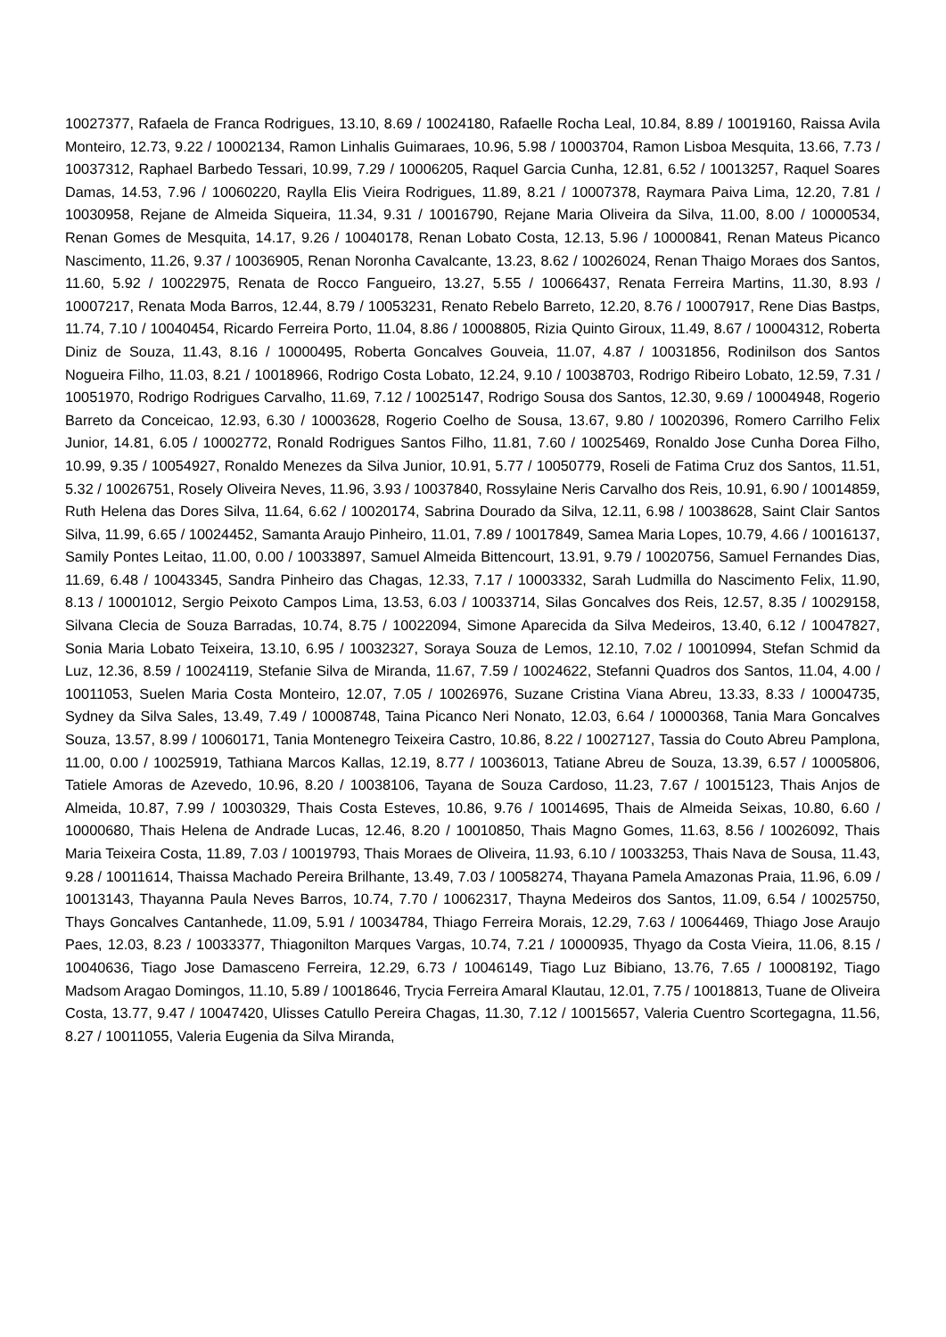10027377, Rafaela de Franca Rodrigues, 13.10, 8.69 / 10024180, Rafaelle Rocha Leal, 10.84, 8.89 / 10019160, Raissa Avila Monteiro, 12.73, 9.22 / 10002134, Ramon Linhalis Guimaraes, 10.96, 5.98 / 10003704, Ramon Lisboa Mesquita, 13.66, 7.73 / 10037312, Raphael Barbedo Tessari, 10.99, 7.29 / 10006205, Raquel Garcia Cunha, 12.81, 6.52 / 10013257, Raquel Soares Damas, 14.53, 7.96 / 10060220, Raylla Elis Vieira Rodrigues, 11.89, 8.21 / 10007378, Raymara Paiva Lima, 12.20, 7.81 / 10030958, Rejane de Almeida Siqueira, 11.34, 9.31 / 10016790, Rejane Maria Oliveira da Silva, 11.00, 8.00 / 10000534, Renan Gomes de Mesquita, 14.17, 9.26 / 10040178, Renan Lobato Costa, 12.13, 5.96 / 10000841, Renan Mateus Picanco Nascimento, 11.26, 9.37 / 10036905, Renan Noronha Cavalcante, 13.23, 8.62 / 10026024, Renan Thaigo Moraes dos Santos, 11.60, 5.92 / 10022975, Renata de Rocco Fangueiro, 13.27, 5.55 / 10066437, Renata Ferreira Martins, 11.30, 8.93 / 10007217, Renata Moda Barros, 12.44, 8.79 / 10053231, Renato Rebelo Barreto, 12.20, 8.76 / 10007917, Rene Dias Bastps, 11.74, 7.10 / 10040454, Ricardo Ferreira Porto, 11.04, 8.86 / 10008805, Rizia Quinto Giroux, 11.49, 8.67 / 10004312, Roberta Diniz de Souza, 11.43, 8.16 / 10000495, Roberta Goncalves Gouveia, 11.07, 4.87 / 10031856, Rodinilson dos Santos Nogueira Filho, 11.03, 8.21 / 10018966, Rodrigo Costa Lobato, 12.24, 9.10 / 10038703, Rodrigo Ribeiro Lobato, 12.59, 7.31 / 10051970, Rodrigo Rodrigues Carvalho, 11.69, 7.12 / 10025147, Rodrigo Sousa dos Santos, 12.30, 9.69 / 10004948, Rogerio Barreto da Conceicao, 12.93, 6.30 / 10003628, Rogerio Coelho de Sousa, 13.67, 9.80 / 10020396, Romero Carrilho Felix Junior, 14.81, 6.05 / 10002772, Ronald Rodrigues Santos Filho, 11.81, 7.60 / 10025469, Ronaldo Jose Cunha Dorea Filho, 10.99, 9.35 / 10054927, Ronaldo Menezes da Silva Junior, 10.91, 5.77 / 10050779, Roseli de Fatima Cruz dos Santos, 11.51, 5.32 / 10026751, Rosely Oliveira Neves, 11.96, 3.93 / 10037840, Rossylaine Neris Carvalho dos Reis, 10.91, 6.90 / 10014859, Ruth Helena das Dores Silva, 11.64, 6.62 / 10020174, Sabrina Dourado da Silva, 12.11, 6.98 / 10038628, Saint Clair Santos Silva, 11.99, 6.65 / 10024452, Samanta Araujo Pinheiro, 11.01, 7.89 / 10017849, Samea Maria Lopes, 10.79, 4.66 / 10016137, Samily Pontes Leitao, 11.00, 0.00 / 10033897, Samuel Almeida Bittencourt, 13.91, 9.79 / 10020756, Samuel Fernandes Dias, 11.69, 6.48 / 10043345, Sandra Pinheiro das Chagas, 12.33, 7.17 / 10003332, Sarah Ludmilla do Nascimento Felix, 11.90, 8.13 / 10001012, Sergio Peixoto Campos Lima, 13.53, 6.03 / 10033714, Silas Goncalves dos Reis, 12.57, 8.35 / 10029158, Silvana Clecia de Souza Barradas, 10.74, 8.75 / 10022094, Simone Aparecida da Silva Medeiros, 13.40, 6.12 / 10047827, Sonia Maria Lobato Teixeira, 13.10, 6.95 / 10032327, Soraya Souza de Lemos, 12.10, 7.02 / 10010994, Stefan Schmid da Luz, 12.36, 8.59 / 10024119, Stefanie Silva de Miranda, 11.67, 7.59 / 10024622, Stefanni Quadros dos Santos, 11.04, 4.00 / 10011053, Suelen Maria Costa Monteiro, 12.07, 7.05 / 10026976, Suzane Cristina Viana Abreu, 13.33, 8.33 / 10004735, Sydney da Silva Sales, 13.49, 7.49 / 10008748, Taina Picanco Neri Nonato, 12.03, 6.64 / 10000368, Tania Mara Goncalves Souza, 13.57, 8.99 / 10060171, Tania Montenegro Teixeira Castro, 10.86, 8.22 / 10027127, Tassia do Couto Abreu Pamplona, 11.00, 0.00 / 10025919, Tathiana Marcos Kallas, 12.19, 8.77 / 10036013, Tatiane Abreu de Souza, 13.39, 6.57 / 10005806, Tatiele Amoras de Azevedo, 10.96, 8.20 / 10038106, Tayana de Souza Cardoso, 11.23, 7.67 / 10015123, Thais Anjos de Almeida, 10.87, 7.99 / 10030329, Thais Costa Esteves, 10.86, 9.76 / 10014695, Thais de Almeida Seixas, 10.80, 6.60 / 10000680, Thais Helena de Andrade Lucas, 12.46, 8.20 / 10010850, Thais Magno Gomes, 11.63, 8.56 / 10026092, Thais Maria Teixeira Costa, 11.89, 7.03 / 10019793, Thais Moraes de Oliveira, 11.93, 6.10 / 10033253, Thais Nava de Sousa, 11.43, 9.28 / 10011614, Thaissa Machado Pereira Brilhante, 13.49, 7.03 / 10058274, Thayana Pamela Amazonas Praia, 11.96, 6.09 / 10013143, Thayanna Paula Neves Barros, 10.74, 7.70 / 10062317, Thayna Medeiros dos Santos, 11.09, 6.54 / 10025750, Thays Goncalves Cantanhede, 11.09, 5.91 / 10034784, Thiago Ferreira Morais, 12.29, 7.63 / 10064469, Thiago Jose Araujo Paes, 12.03, 8.23 / 10033377, Thiagonilton Marques Vargas, 10.74, 7.21 / 10000935, Thyago da Costa Vieira, 11.06, 8.15 / 10040636, Tiago Jose Damasceno Ferreira, 12.29, 6.73 / 10046149, Tiago Luz Bibiano, 13.76, 7.65 / 10008192, Tiago Madsom Aragao Domingos, 11.10, 5.89 / 10018646, Trycia Ferreira Amaral Klautau, 12.01, 7.75 / 10018813, Tuane de Oliveira Costa, 13.77, 9.47 / 10047420, Ulisses Catullo Pereira Chagas, 11.30, 7.12 / 10015657, Valeria Cuentro Scortegagna, 11.56, 8.27 / 10011055, Valeria Eugenia da Silva Miranda,